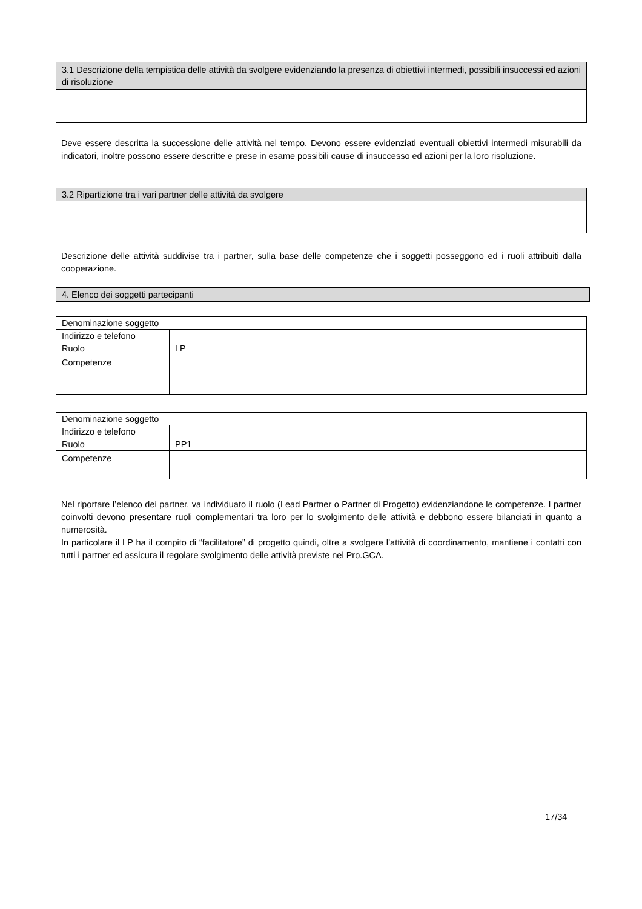| 3.1 Descrizione della tempistica delle attività da svolgere evidenziando la presenza di obiettivi intermedi, possibili insuccessi ed azioni di risoluzione |
Deve essere descritta la successione delle attività nel tempo. Devono essere evidenziati eventuali obiettivi intermedi misurabili da indicatori, inoltre possono essere descritte e prese in esame possibili cause di insuccesso ed azioni per la loro risoluzione.
| 3.2 Ripartizione tra i vari partner delle attività da svolgere |
Descrizione delle attività suddivise tra i partner, sulla base delle competenze che i soggetti posseggono ed i ruoli attribuiti dalla cooperazione.
| 4. Elenco dei soggetti partecipanti |
| Denominazione soggetto | | |
| Indirizzo e telefono | | |
| Ruolo | LP | |
| Competenze | | |
| Denominazione soggetto | | |
| Indirizzo e telefono | | |
| Ruolo | PP1 | |
| Competenze | | |
Nel riportare l’elenco dei partner, va individuato il ruolo (Lead Partner o Partner di Progetto) evidenziandone le competenze. I partner coinvolti devono presentare ruoli complementari tra loro per lo svolgimento delle attività e debbono essere bilanciati in quanto a numerosità.
In particolare il LP ha il compito di “facilitatore” di progetto quindi, oltre a svolgere l’attività di coordinamento, mantiene i contatti con tutti i partner ed assicura il regolare svolgimento delle attività previste nel Pro.GCA.
17/34